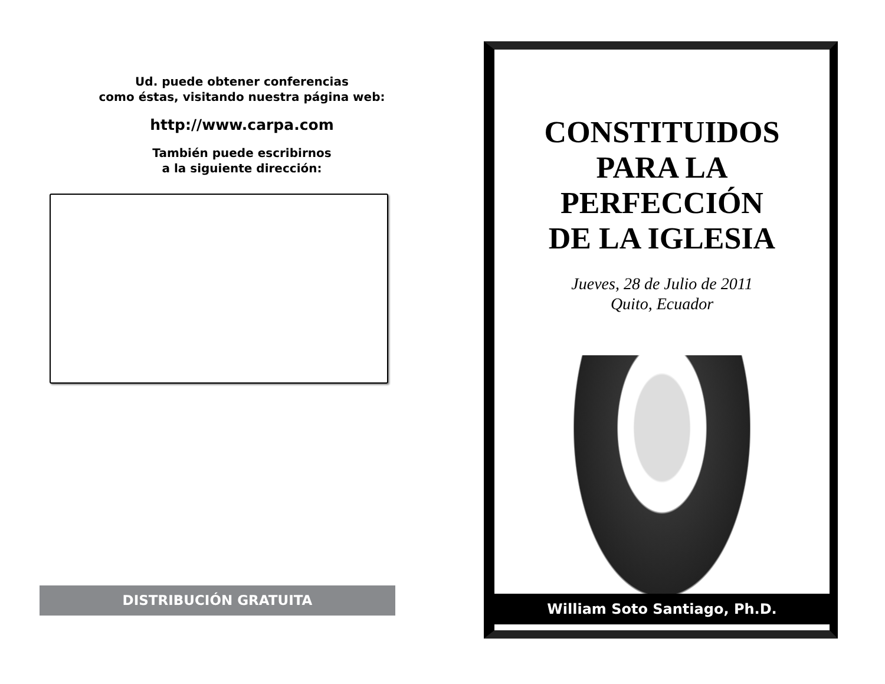Ud. puede obtener conferencias
como éstas, visitando nuestra página web:
http://www.carpa.com
También puede escribirnos
a la siguiente dirección:
DISTRIBUCIÓN GRATUITA
CONSTITUIDOS
PARA LA
PERFECCIÓN
DE LA IGLESIA
Jueves, 28 de Julio de 2011
Quito, Ecuador
William Soto Santiago, Ph.D.